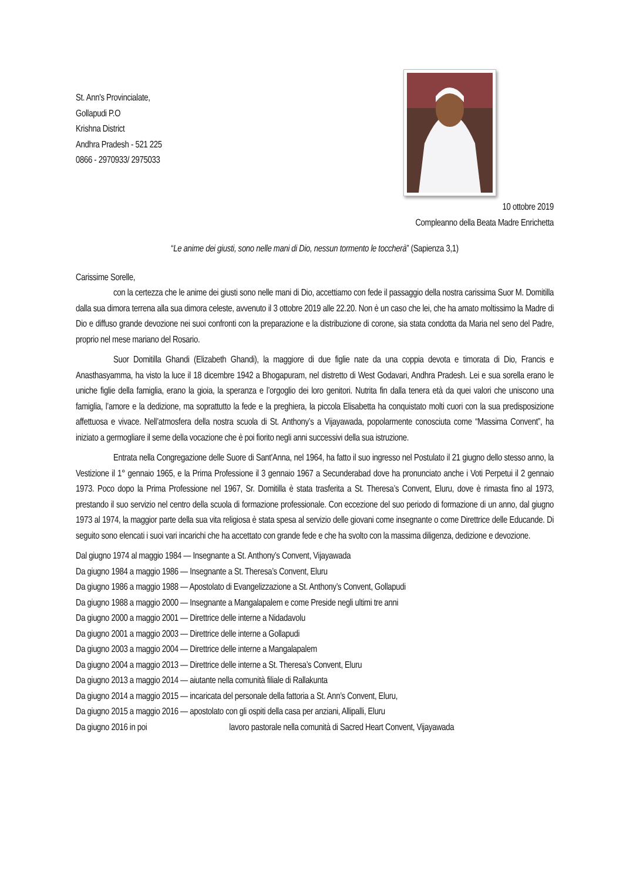St. Ann's Provincialate,
Gollapudi P.O
Krishna District
Andhra Pradesh - 521 225
0866 - 2970933/ 2975033
10 ottobre 2019
Compleanno della Beata Madre Enrichetta
“Le anime dei giusti, sono nelle mani di Dio, nessun tormento le toccherà” (Sapienza 3,1)
Carissime Sorelle,
con la certezza che le anime dei giusti sono nelle mani di Dio, accettiamo con fede il passaggio della nostra carissima Suor M. Domitilla dalla sua dimora terrena alla sua dimora celeste, avvenuto il 3 ottobre 2019 alle 22.20. Non è un caso che lei, che ha amato moltissimo la Madre di Dio e diffuso grande devozione nei suoi confronti con la preparazione e la distribuzione di corone, sia stata condotta da Maria nel seno del Padre, proprio nel mese mariano del Rosario.
Suor Domitilla Ghandi (Elizabeth Ghandi), la maggiore di due figlie nate da una coppia devota e timorata di Dio, Francis e Anasthasyamma, ha visto la luce il 18 dicembre 1942 a Bhogapuram, nel distretto di West Godavari, Andhra Pradesh. Lei e sua sorella erano le uniche figlie della famiglia, erano la gioia, la speranza e l’orgoglio dei loro genitori. Nutrita fin dalla tenera età da quei valori che uniscono una famiglia, l’amore e la dedizione, ma soprattutto la fede e la preghiera, la piccola Elisabetta ha conquistato molti cuori con la sua predisposizione affettuosa e vivace. Nell’atmosfera della nostra scuola di St. Anthony’s a Vijayawada, popolarmente conosciuta come “Massima Convent”, ha iniziato a germogliare il seme della vocazione che è poi fiorito negli anni successivi della sua istruzione.
Entrata nella Congregazione delle Suore di Sant'Anna, nel 1964, ha fatto il suo ingresso nel Postulato il 21 giugno dello stesso anno, la Vestizione il 1° gennaio 1965, e la Prima Professione il 3 gennaio 1967 a Secunderabad dove ha pronunciato anche i Voti Perpetui il 2 gennaio 1973. Poco dopo la Prima Professione nel 1967, Sr. Domitilla è stata trasferita a St. Theresa’s Convent, Eluru, dove è rimasta fino al 1973, prestando il suo servizio nel centro della scuola di formazione professionale. Con eccezione del suo periodo di formazione di un anno, dal giugno 1973 al 1974, la maggior parte della sua vita religiosa è stata spesa al servizio delle giovani come insegnante o come Direttrice delle Educande. Di seguito sono elencati i suoi vari incarichi che ha accettato con grande fede e che ha svolto con la massima diligenza, dedizione e devozione.
Dal giugno 1974 al maggio 1984 — Insegnante a St. Anthony’s Convent, Vijayawada
Da giugno 1984 a maggio 1986 — Insegnante a St. Theresa’s Convent, Eluru
Da giugno 1986 a maggio 1988 — Apostolato di Evangelizzazione a St. Anthony’s Convent, Gollapudi
Da giugno 1988 a maggio 2000 — Insegnante a Mangalapalem e come Preside negli ultimi tre anni
Da giugno 2000 a maggio 2001 — Direttrice delle interne a Nidadavolu
Da giugno 2001 a maggio 2003 — Direttrice delle interne a Gollapudi
Da giugno 2003 a maggio 2004 — Direttrice delle interne a Mangalapalem
Da giugno 2004 a maggio 2013 — Direttrice delle interne a St. Theresa’s Convent, Eluru
Da giugno 2013 a maggio 2014 — aiutante nella comunità filiale di Rallakunta
Da giugno 2014 a maggio 2015 — incaricata del personale della fattoria a St. Ann’s Convent, Eluru,
Da giugno 2015 a maggio 2016 — apostolato con gli ospiti della casa per anziani, Allipalli, Eluru
Da giugno 2016 in poi lavoro pastorale nella comunità di Sacred Heart Convent, Vijayawada